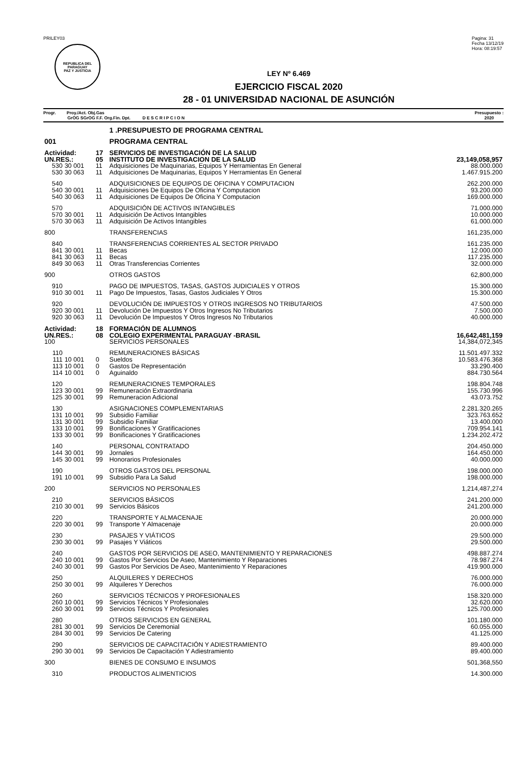PRILEY03
REPUBLICA DEL PARAGUAY
PAZ Y JUSTICIA
Pagina: 31
Fecha 13/12/19
Hora: 08:19:57
LEY Nº 6.469
EJERCICIO FISCAL 2020
28 - 01 UNIVERSIDAD NACIONAL DE ASUNCIÓN
Progr. Proy./Act. Obj.Gas
GrOG SGrOG F.F. Org.Fin. Dpt. D E S C R I P C I O N
Presupuesto :
2020
| | | | 1 .PRESUPUESTO DE PROGRAMA CENTRAL | |
| 001 | | | PROGRAMA CENTRAL | |
| Actividad: | | 17 | SERVICIOS DE INVESTIGACIÓN DE LA SALUD | |
| UN.RES.: | | 05 | INSTITUTO DE INVESTIGACION DE LA SALUD | 23,149,058,957 |
| 530 | 30 001 | 11 | Adquisiciones De Maquinarias, Equipos Y Herramientas En General | 88.000.000 |
| 530 | 30 063 | 11 | Adquisiciones De Maquinarias, Equipos Y Herramientas En General | 1.467.915.200 |
| 540 | | | ADQUISICIONES DE EQUIPOS DE OFICINA Y COMPUTACION | 262.200.000 |
| 540 | 30 001 | 11 | Adquisiciones De Equipos De Oficina Y Computacion | 93.200.000 |
| 540 | 30 063 | 11 | Adquisiciones De Equipos De Oficina Y Computacion | 169.000.000 |
| 570 | | | ADQUISICIÓN DE ACTIVOS INTANGIBLES | 71.000.000 |
| 570 | 30 001 | 11 | Adquisición De Activos Intangibles | 10.000.000 |
| 570 | 30 063 | 11 | Adquisición De Activos Intangibles | 61.000.000 |
| 800 | | | TRANSFERENCIAS | 161,235,000 |
| 840 | | | TRANSFERENCIAS CORRIENTES AL SECTOR PRIVADO | 161.235.000 |
| 841 | 30 001 | 11 | Becas | 12.000.000 |
| 841 | 30 063 | 11 | Becas | 117.235.000 |
| 849 | 30 063 | 11 | Otras Transferencias Corrientes | 32.000.000 |
| 900 | | | OTROS GASTOS | 62,800,000 |
| 910 | | | PAGO DE IMPUESTOS, TASAS, GASTOS JUDICIALES Y OTROS | 15.300.000 |
| 910 | 30 001 | 11 | Pago De Impuestos, Tasas, Gastos Judiciales Y Otros | 15.300.000 |
| 920 | | | DEVOLUCIÓN DE IMPUESTOS Y OTROS INGRESOS NO TRIBUTARIOS | 47.500.000 |
| 920 | 30 001 | 11 | Devolución De Impuestos Y Otros Ingresos No Tributarios | 7.500.000 |
| 920 | 30 063 | 11 | Devolución De Impuestos Y Otros Ingresos No Tributarios | 40.000.000 |
| Actividad: | | 18 | FORMACIÓN DE ALUMNOS | |
| UN.RES.: | | 08 | COLEGIO EXPERIMENTAL PARAGUAY -BRASIL | 16,642,481,159 |
| 100 | | | SERVICIOS PERSONALES | 14,384,072,345 |
| 110 | | | REMUNERACIONES BÁSICAS | 11.501.497.332 |
| 111 | 10 001 | 0 | Sueldos | 10.583.476.368 |
| 113 | 10 001 | 0 | Gastos De Representación | 33.290.400 |
| 114 | 10 001 | 0 | Aguinaldo | 884.730.564 |
| 120 | | | REMUNERACIONES TEMPORALES | 198.804.748 |
| 123 | 30 001 | 99 | Remuneración Extraordinaria | 155.730.996 |
| 125 | 30 001 | 99 | Remuneracion Adicional | 43.073.752 |
| 130 | | | ASIGNACIONES COMPLEMENTARIAS | 2.281.320.265 |
| 131 | 10 001 | 99 | Subsidio Familiar | 323.763.652 |
| 131 | 30 001 | 99 | Subsidio Familiar | 13.400.000 |
| 133 | 10 001 | 99 | Bonificaciones Y Gratificaciones | 709.954.141 |
| 133 | 30 001 | 99 | Bonificaciones Y Gratificaciones | 1.234.202.472 |
| 140 | | | PERSONAL CONTRATADO | 204.450.000 |
| 144 | 30 001 | 99 | Jornales | 164.450.000 |
| 145 | 30 001 | 99 | Honorarios Profesionales | 40.000.000 |
| 190 | | | OTROS GASTOS DEL PERSONAL | 198.000.000 |
| 191 | 10 001 | 99 | Subsidio Para La Salud | 198.000.000 |
| 200 | | | SERVICIOS NO PERSONALES | 1,214,487,274 |
| 210 | | | SERVICIOS BÁSICOS | 241.200.000 |
| 210 | 30 001 | 99 | Servicios Básicos | 241.200.000 |
| 220 | | | TRANSPORTE Y ALMACENAJE | 20.000.000 |
| 220 | 30 001 | 99 | Transporte Y Almacenaje | 20.000.000 |
| 230 | | | PASAJES Y VIÁTICOS | 29.500.000 |
| 230 | 30 001 | 99 | Pasajes Y Viáticos | 29.500.000 |
| 240 | | | GASTOS POR SERVICIOS DE ASEO, MANTENIMIENTO Y REPARACIONES | 498.887.274 |
| 240 | 10 001 | 99 | Gastos Por Servicios De Aseo, Mantenimiento Y Reparaciones | 78.987.274 |
| 240 | 30 001 | 99 | Gastos Por Servicios De Aseo, Mantenimiento Y Reparaciones | 419.900.000 |
| 250 | | | ALQUILERES Y DERECHOS | 76.000.000 |
| 250 | 30 001 | 99 | Alquileres Y Derechos | 76.000.000 |
| 260 | | | SERVICIOS TÉCNICOS Y PROFESIONALES | 158.320.000 |
| 260 | 10 001 | 99 | Servicios Técnicos Y Profesionales | 32.620.000 |
| 260 | 30 001 | 99 | Servicios Técnicos Y Profesionales | 125.700.000 |
| 280 | | | OTROS SERVICIOS EN GENERAL | 101.180.000 |
| 281 | 30 001 | 99 | Servicios De Ceremonial | 60.055.000 |
| 284 | 30 001 | 99 | Servicios De Catering | 41.125.000 |
| 290 | | | SERVICIOS DE CAPACITACIÓN Y ADIESTRAMIENTO | 89.400.000 |
| 290 | 30 001 | 99 | Servicios De Capacitación Y Adiestramiento | 89.400.000 |
| 300 | | | BIENES DE CONSUMO E INSUMOS | 501,368,550 |
| 310 | | | PRODUCTOS ALIMENTICIOS | 14.300.000 |